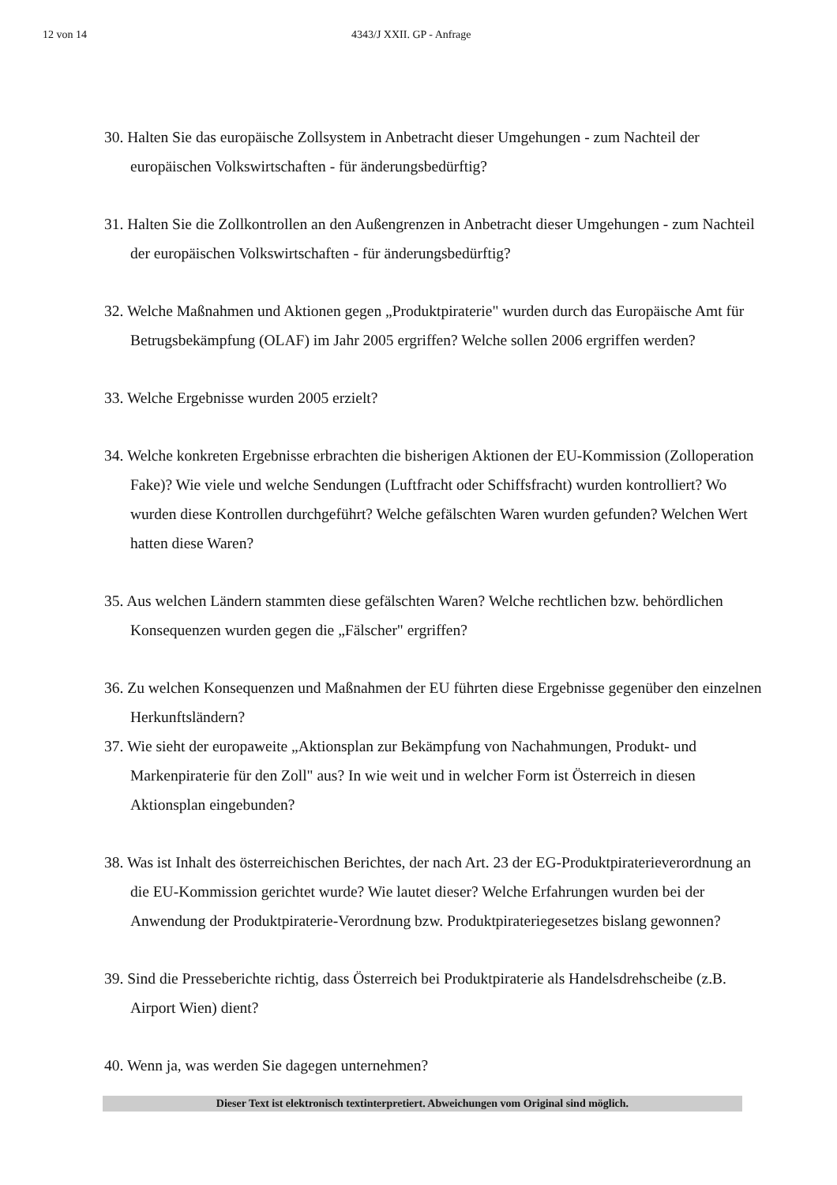12 von 14 4343/J XXII. GP - Anfrage
30. Halten Sie das europäische Zollsystem in Anbetracht dieser Umgehungen - zum Nachteil der europäischen Volkswirtschaften - für änderungsbedürftig?
31. Halten Sie die Zollkontrollen an den Außengrenzen in Anbetracht dieser Umgehungen - zum Nachteil der europäischen Volkswirtschaften - für änderungsbedürftig?
32. Welche Maßnahmen und Aktionen gegen „Produktpiraterie" wurden durch das Europäische Amt für Betrugsbekämpfung (OLAF) im Jahr 2005 ergriffen? Welche sollen 2006 ergriffen werden?
33. Welche Ergebnisse wurden 2005 erzielt?
34. Welche konkreten Ergebnisse erbrachten die bisherigen Aktionen der EU-Kommission (Zolloperation Fake)? Wie viele und welche Sendungen (Luftfracht oder Schiffsfracht) wurden kontrolliert? Wo wurden diese Kontrollen durchgeführt? Welche gefälschten Waren wurden gefunden? Welchen Wert hatten diese Waren?
35. Aus welchen Ländern stammten diese gefälschten Waren? Welche rechtlichen bzw. behördlichen Konsequenzen wurden gegen die „Fälscher" ergriffen?
36. Zu welchen Konsequenzen und Maßnahmen der EU führten diese Ergebnisse gegenüber den einzelnen Herkunftsländern?
37. Wie sieht der europaweite „Aktionsplan zur Bekämpfung von Nachahmungen, Produkt- und Markenpiraterie für den Zoll" aus? In wie weit und in welcher Form ist Österreich in diesen Aktionsplan eingebunden?
38. Was ist Inhalt des österreichischen Berichtes, der nach Art. 23 der EG-Produktpiraterieverordnung an die EU-Kommission gerichtet wurde? Wie lautet dieser? Welche Erfahrungen wurden bei der Anwendung der Produktpiraterie-Verordnung bzw. Produktpirateriegesetzes bislang gewonnen?
39. Sind die Presseberichte richtig, dass Österreich bei Produktpiraterie als Handelsdrehscheibe (z.B. Airport Wien) dient?
40. Wenn ja, was werden Sie dagegen unternehmen?
Dieser Text ist elektronisch textinterpretiert. Abweichungen vom Original sind möglich.